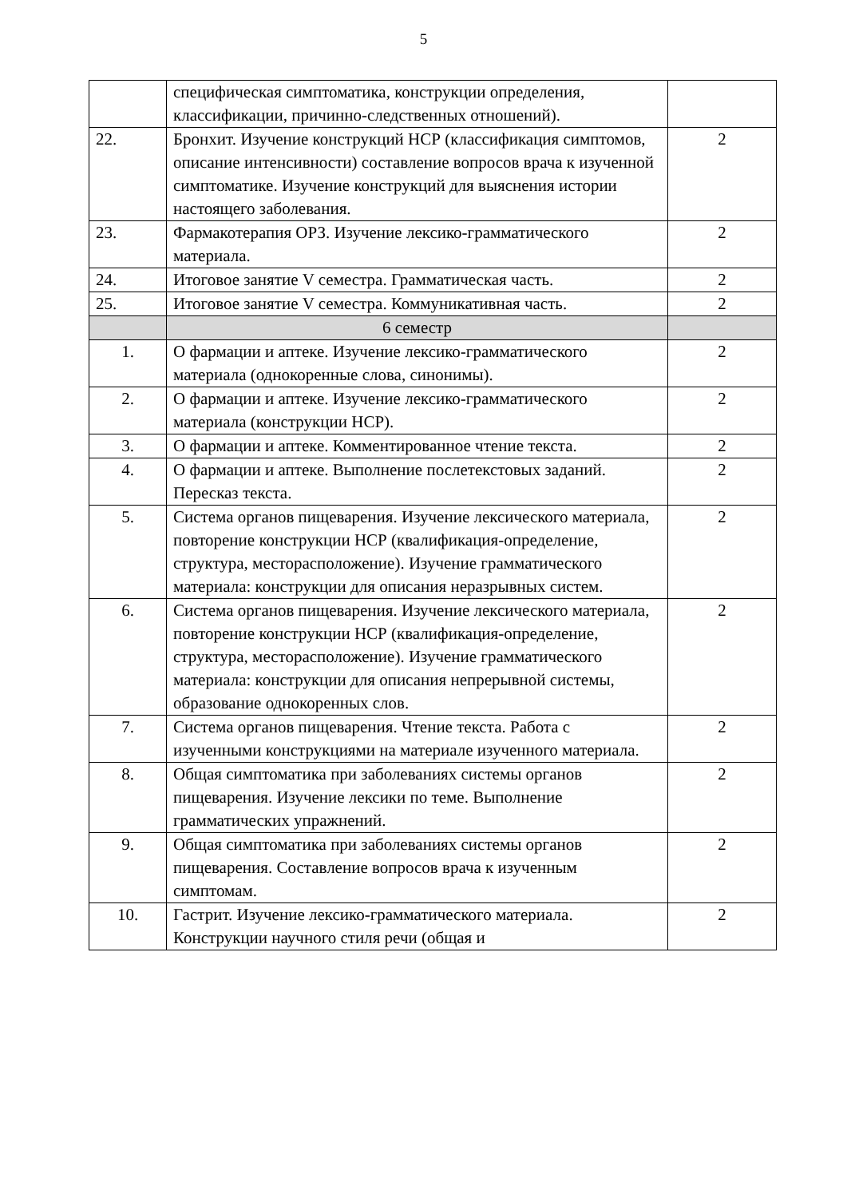5
| | специфическая симптоматика, конструкции определения, классификации, причинно-следственных отношений). | |
| 22. | Бронхит. Изучение конструкций НСР (классификация симптомов, описание интенсивности) составление вопросов врача к изученной симптоматике. Изучение конструкций для выяснения истории настоящего заболевания. | 2 |
| 23. | Фармакотерапия ОРЗ. Изучение лексико-грамматического материала. | 2 |
| 24. | Итоговое занятие V семестра. Грамматическая часть. | 2 |
| 25. | Итоговое занятие V семестра. Коммуникативная часть. | 2 |
| | 6 семестр | |
| 1. | О фармации и аптеке. Изучение лексико-грамматического материала (однокоренные слова, синонимы). | 2 |
| 2. | О фармации и аптеке. Изучение лексико-грамматического материала (конструкции НСР). | 2 |
| 3. | О фармации и аптеке. Комментированное чтение текста. | 2 |
| 4. | О фармации и аптеке. Выполнение послетекстовых заданий. Пересказ текста. | 2 |
| 5. | Система органов пищеварения. Изучение лексического материала, повторение конструкции НСР (квалификация-определение, структура, месторасположение). Изучение грамматического материала: конструкции для описания неразрывных систем. | 2 |
| 6. | Система органов пищеварения. Изучение лексического материала, повторение конструкции НСР (квалификация-определение, структура, месторасположение). Изучение грамматического материала: конструкции для описания непрерывной системы, образование однокоренных слов. | 2 |
| 7. | Система органов пищеварения. Чтение текста. Работа с изученными конструкциями на материале изученного материала. | 2 |
| 8. | Общая симптоматика при заболеваниях системы органов пищеварения. Изучение лексики по теме. Выполнение грамматических упражнений. | 2 |
| 9. | Общая симптоматика при заболеваниях системы органов пищеварения. Составление вопросов врача к изученным симптомам. | 2 |
| 10. | Гастрит. Изучение лексико-грамматического материала. Конструкции научного стиля речи (общая и | 2 |